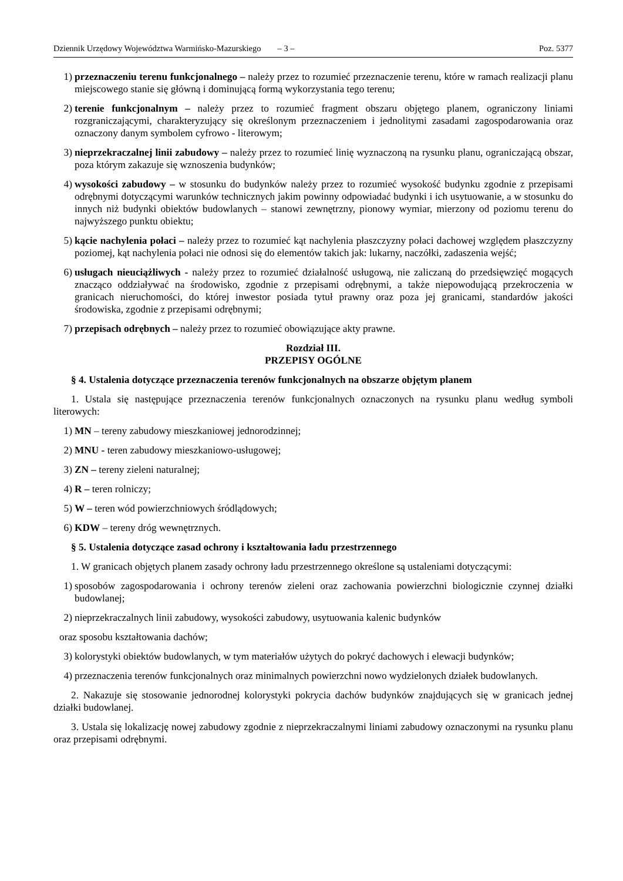Dziennik Urzędowy Województwa Warmińsko-Mazurskiego – 3 – Poz. 5377
1) przeznaczeniu terenu funkcjonalnego – należy przez to rozumieć przeznaczenie terenu, które w ramach realizacji planu miejscowego stanie się główną i dominującą formą wykorzystania tego terenu;
2) terenie funkcjonalnym – należy przez to rozumieć fragment obszaru objętego planem, ograniczony liniami rozgraniczającymi, charakteryzujący się określonym przeznaczeniem i jednolitymi zasadami zagospodarowania oraz oznaczony danym symbolem cyfrowo - literowym;
3) nieprzekraczalnej linii zabudowy – należy przez to rozumieć linię wyznaczoną na rysunku planu, ograniczającą obszar, poza którym zakazuje się wznoszenia budynków;
4) wysokości zabudowy – w stosunku do budynków należy przez to rozumieć wysokość budynku zgodnie z przepisami odrębnymi dotyczącymi warunków technicznych jakim powinny odpowiadać budynki i ich usytuowanie, a w stosunku do innych niż budynki obiektów budowlanych – stanowi zewnętrzny, pionowy wymiar, mierzony od poziomu terenu do najwyższego punktu obiektu;
5) kącie nachylenia połaci – należy przez to rozumieć kąt nachylenia płaszczyzny połaci dachowej względem płaszczyzny poziomej, kąt nachylenia połaci nie odnosi się do elementów takich jak: lukarny, naczółki, zadaszenia wejść;
6) usługach nieuciążliwych - należy przez to rozumieć działalność usługową, nie zaliczaną do przedsięwzięć mogących znacząco oddziaływać na środowisko, zgodnie z przepisami odrębnymi, a także niepowodującą przekroczenia w granicach nieruchomości, do której inwestor posiada tytuł prawny oraz poza jej granicami, standardów jakości środowiska, zgodnie z przepisami odrębnymi;
7) przepisach odrębnych – należy przez to rozumieć obowiązujące akty prawne.
Rozdział III.
PRZEPISY OGÓLNE
§ 4. Ustalenia dotyczące przeznaczenia terenów funkcjonalnych na obszarze objętym planem
1. Ustala się następujące przeznaczenia terenów funkcjonalnych oznaczonych na rysunku planu według symboli literowych:
1) MN – tereny zabudowy mieszkaniowej jednorodzinnej;
2) MNU - teren zabudowy mieszkaniowo-usługowej;
3) ZN – tereny zieleni naturalnej;
4) R – teren rolniczy;
5) W – teren wód powierzchniowych śródlądowych;
6) KDW – tereny dróg wewnętrznych.
§ 5. Ustalenia dotyczące zasad ochrony i kształtowania ładu przestrzennego
1. W granicach objętych planem zasady ochrony ładu przestrzennego określone są ustaleniami dotyczącymi:
1) sposobów zagospodarowania i ochrony terenów zieleni oraz zachowania powierzchni biologicznie czynnej działki budowlanej;
2) nieprzekraczalnych linii zabudowy, wysokości zabudowy, usytuowania kalenic budynków
oraz sposobu kształtowania dachów;
3) kolorystyki obiektów budowlanych, w tym materiałów użytych do pokryć dachowych i elewacji budynków;
4) przeznaczenia terenów funkcjonalnych oraz minimalnych powierzchni nowo wydzielonych działek budowlanych.
2. Nakazuje się stosowanie jednorodnej kolorystyki pokrycia dachów budynków znajdujących się w granicach jednej działki budowlanej.
3. Ustala się lokalizację nowej zabudowy zgodnie z nieprzekraczalnymi liniami zabudowy oznaczonymi na rysunku planu oraz przepisami odrębnymi.